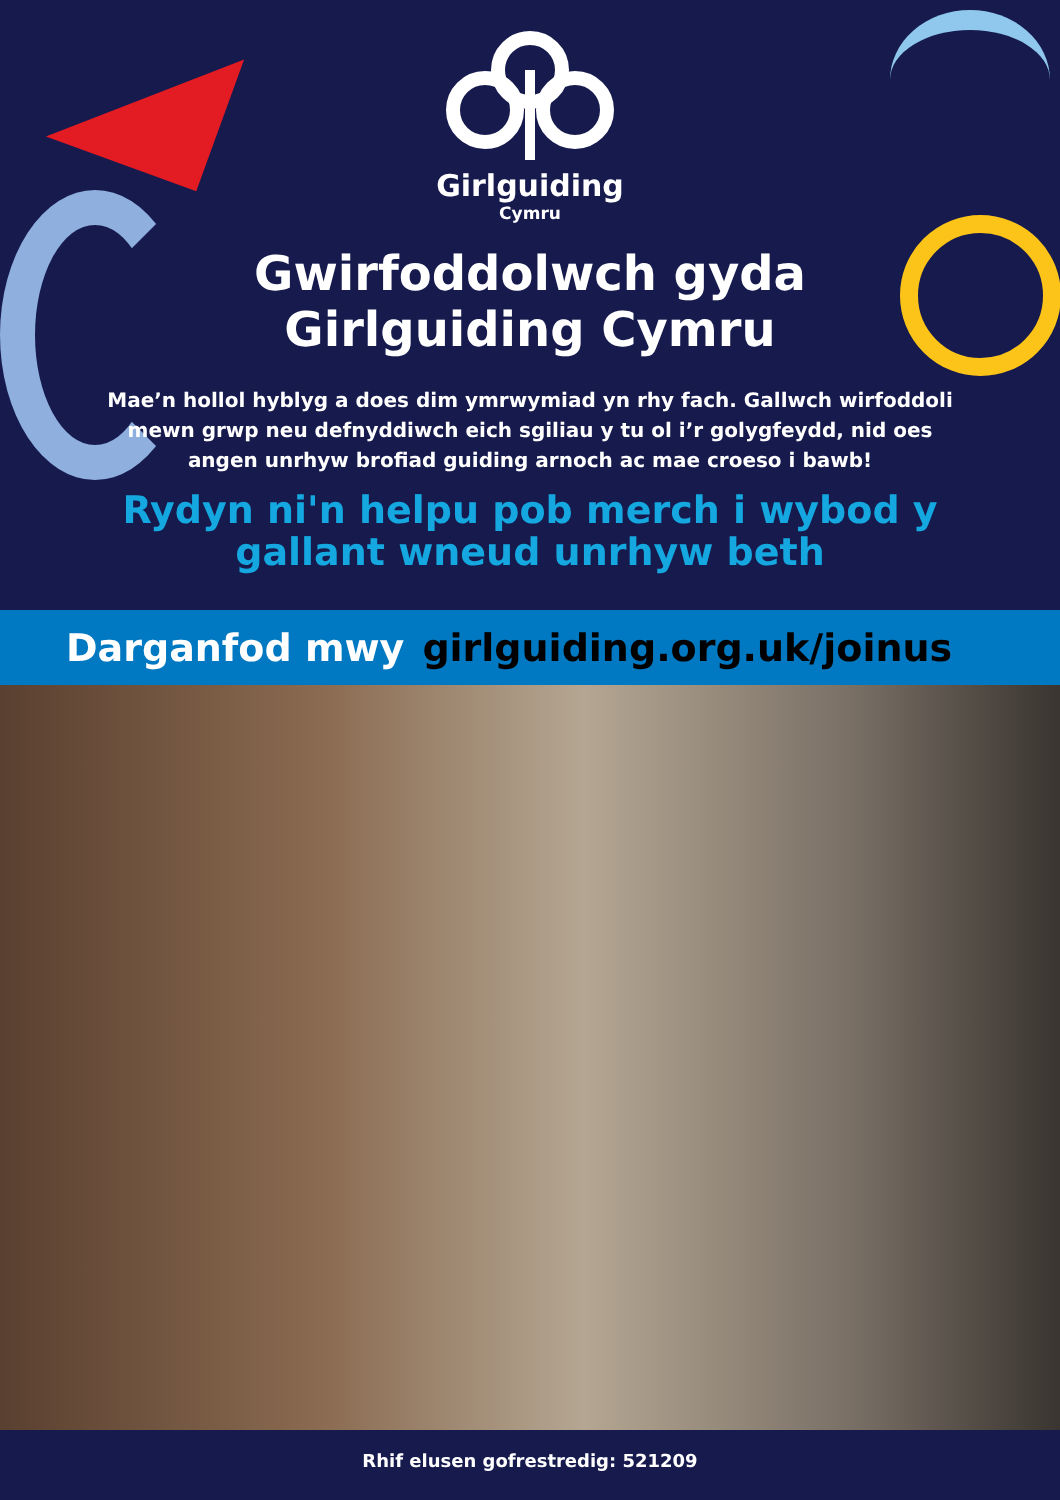Girlguiding
Cymru
Gwirfoddolwch gyda
Girlguiding Cymru
Mae’n hollol hyblyg a does dim ymrwymiad yn rhy fach. Gallwch wirfoddoli mewn grwp neu defnyddiwch eich sgiliau y tu ol i’r golygfeydd, nid oes angen unrhyw brofiad guiding arnoch ac mae croeso i bawb!
Rydyn ni'n helpu pob merch i wybod y gallant wneud unrhyw beth
Darganfod mwy girlguiding.org.uk/joinus
Rhif elusen gofrestredig: 521209